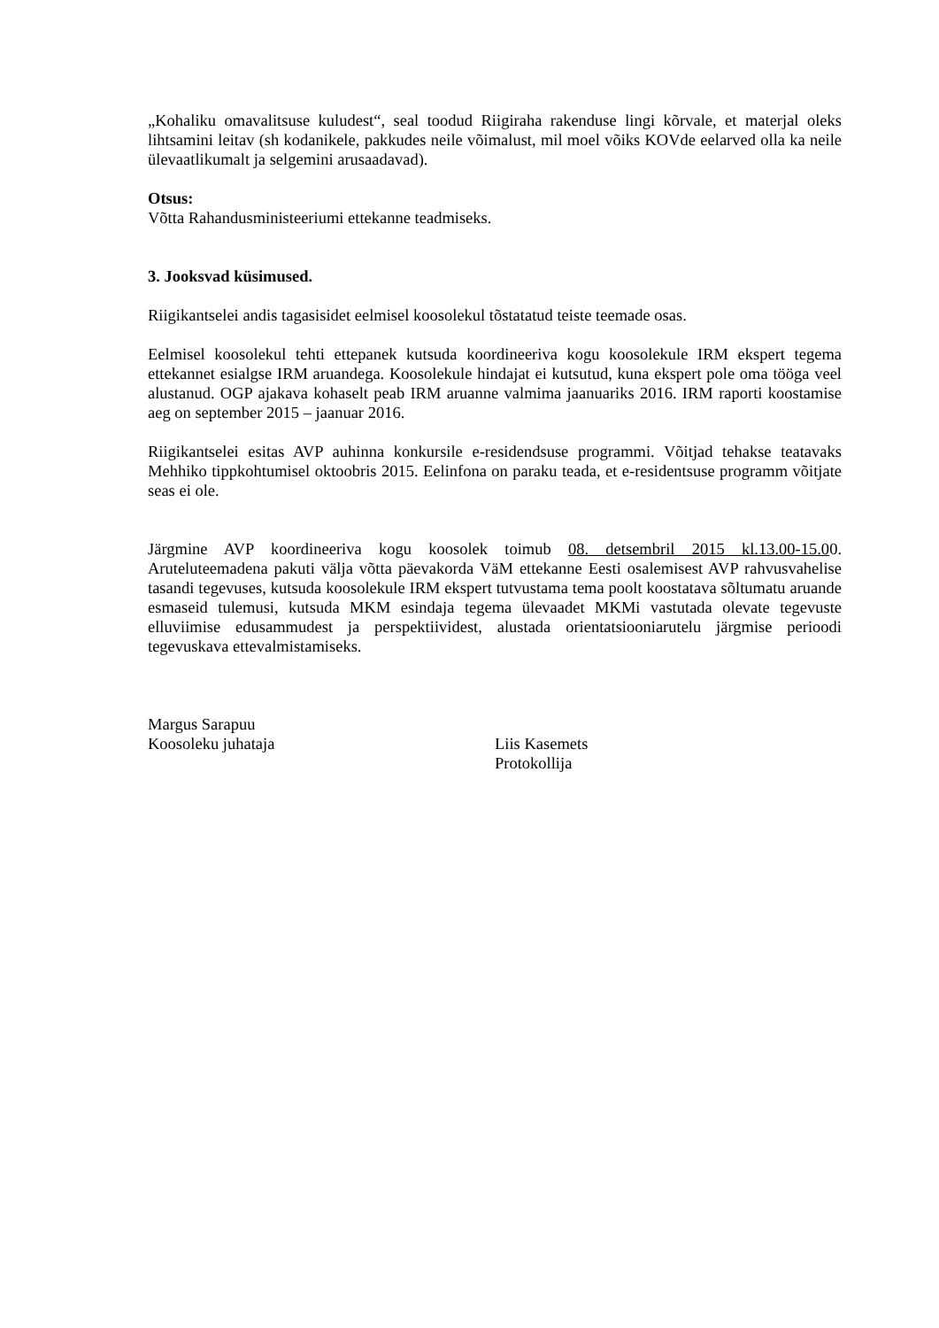„Kohaliku omavalitsuse kuludest“, seal toodud Riigiraha rakenduse lingi kõrvale, et materjal oleks lihtsamini leitav (sh kodanikele, pakkudes neile võimalust, mil moel võiks KOVde eelarved olla ka neile ülevaatlikumalt ja selgemini arusaadavad).
Otsus:
Võtta Rahandusministeeriumi ettekanne teadmiseks.
3. Jooksvad küsimused.
Riigikantselei andis tagasisidet eelmisel koosolekul tõstatatud teiste teemade osas.
Eelmisel koosolekul tehti ettepanek kutsuda koordineeriva kogu koosolekule IRM ekspert tegema ettekannet esialgse IRM aruandega. Koosolekule hindajat ei kutsutud, kuna ekspert pole oma tööga veel alustanud. OGP ajakava kohaselt peab IRM aruanne valmima jaanuariks 2016. IRM raporti koostamise aeg on september 2015 – jaanuar 2016.
Riigikantselei esitas AVP auhinna konkursile e-residendsuse programmi. Võitjad tehakse teatavaks Mehhiko tippkohtumisel oktoobris 2015. Eelinfona on paraku teada, et e-residentsuse programm võitjate seas ei ole.
Järgmine AVP koordineeriva kogu koosolek toimub 08. detsembril 2015 kl.13.00-15.00. Aruteluteemadena pakuti välja võtta päevakorda VäM ettekanne Eesti osalemisest AVP rahvusvahelise tasandi tegevuses, kutsuda koosolekule IRM ekspert tutvustama tema poolt koostatava sõltumatu aruande esmaseid tulemusi, kutsuda MKM esindaja tegema ülevaadet MKMi vastutada olevate tegevuste elluviimise edusammudest ja perspektiividest, alustada orientatsiooniarutelu järgmise perioodi tegevuskava ettevalmistamiseks.
Margus Sarapuu
Koosoleku juhataja
Liis Kasemets
Protokollija